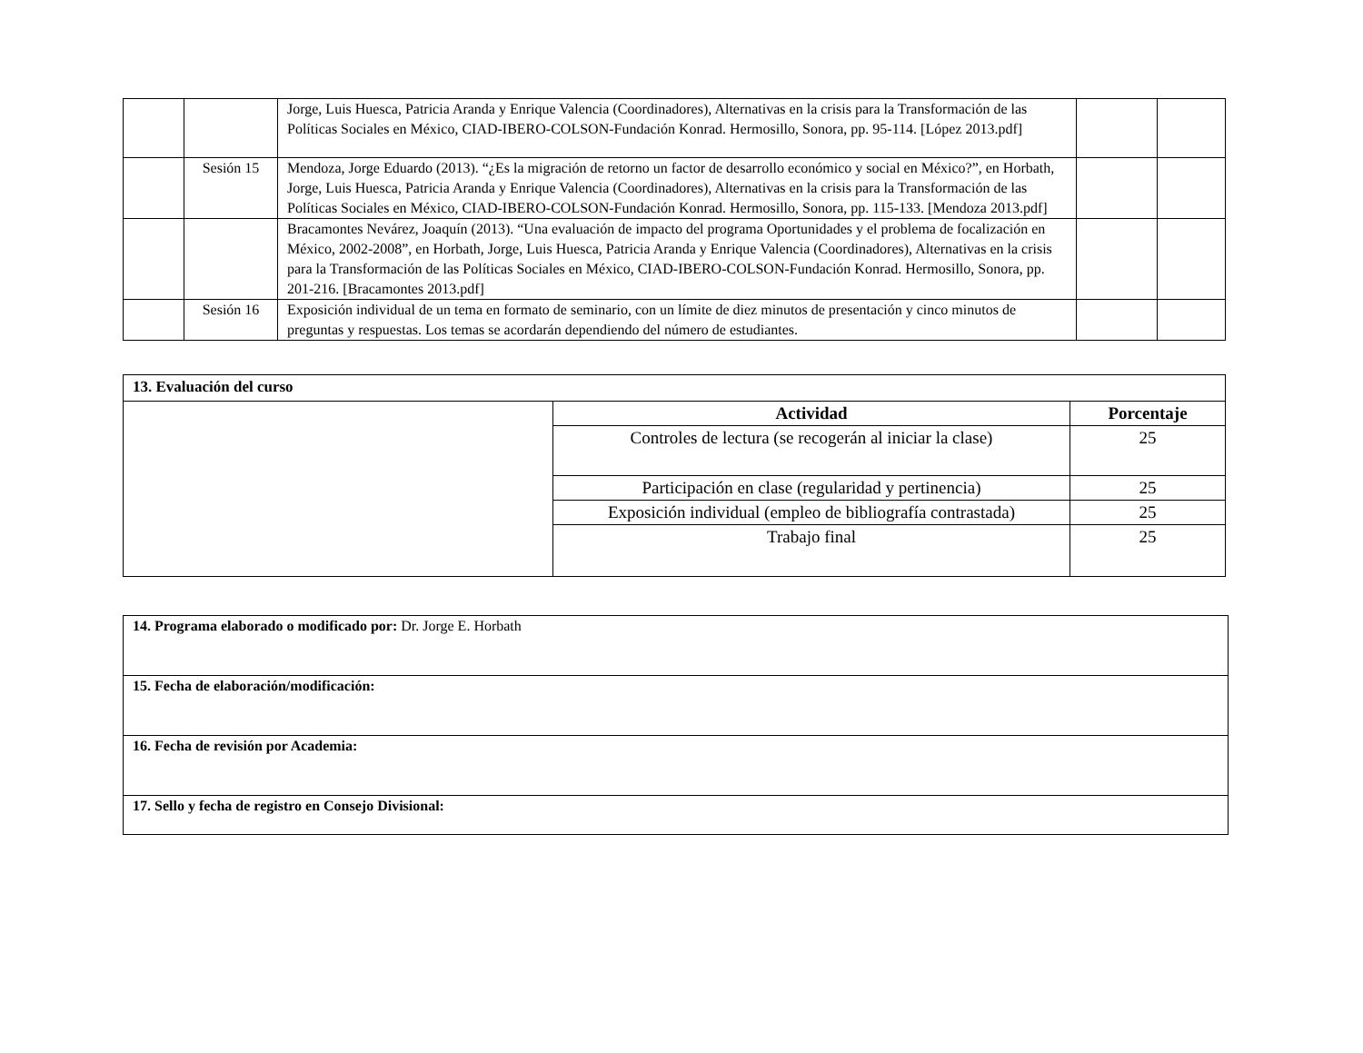| | | Jorge, Luis Huesca, Patricia Aranda y Enrique Valencia (Coordinadores), Alternativas en la crisis para la Transformación de las Políticas Sociales en México, CIAD-IBERO-COLSON-Fundación Konrad. Hermosillo, Sonora, pp. 95-114. [López 2013.pdf] | | |
| | Sesión 15 | Mendoza, Jorge Eduardo (2013). “¿Es la migración de retorno un factor de desarrollo económico y social en México?”, en Horbath, Jorge, Luis Huesca, Patricia Aranda y Enrique Valencia (Coordinadores), Alternativas en la crisis para la Transformación de las Políticas Sociales en México, CIAD-IBERO-COLSON-Fundación Konrad. Hermosillo, Sonora, pp. 115-133. [Mendoza 2013.pdf] | | |
| | | Bracamontes Nevárez, Joaquín (2013). “Una evaluación de impacto del programa Oportunidades y el problema de focalización en México, 2002-2008”, en Horbath, Jorge, Luis Huesca, Patricia Aranda y Enrique Valencia (Coordinadores), Alternativas en la crisis para la Transformación de las Políticas Sociales en México, CIAD-IBERO-COLSON-Fundación Konrad. Hermosillo, Sonora, pp. 201-216. [Bracamontes 2013.pdf] | | |
| | Sesión 16 | Exposición individual de un tema en formato de seminario, con un límite de diez minutos de presentación y cinco minutos de preguntas y respuestas. Los temas se acordarán dependiendo del número de estudiantes. | | |
| 13. Evaluación del curso | | |
| --- | --- | --- |
| | Actividad | Porcentaje |
| | Controles de lectura (se recogerán al iniciar la clase) | 25 |
| | Participación en clase (regularidad y pertinencia) | 25 |
| | Exposición individual (empleo de bibliografía contrastada) | 25 |
| | Trabajo final | 25 |
| 14. Programa elaborado o modificado por: Dr. Jorge E. Horbath |
| 15. Fecha de elaboración/modificación: |
| 16. Fecha de revisión por Academia: |
| 17. Sello y fecha de registro en Consejo Divisional: |